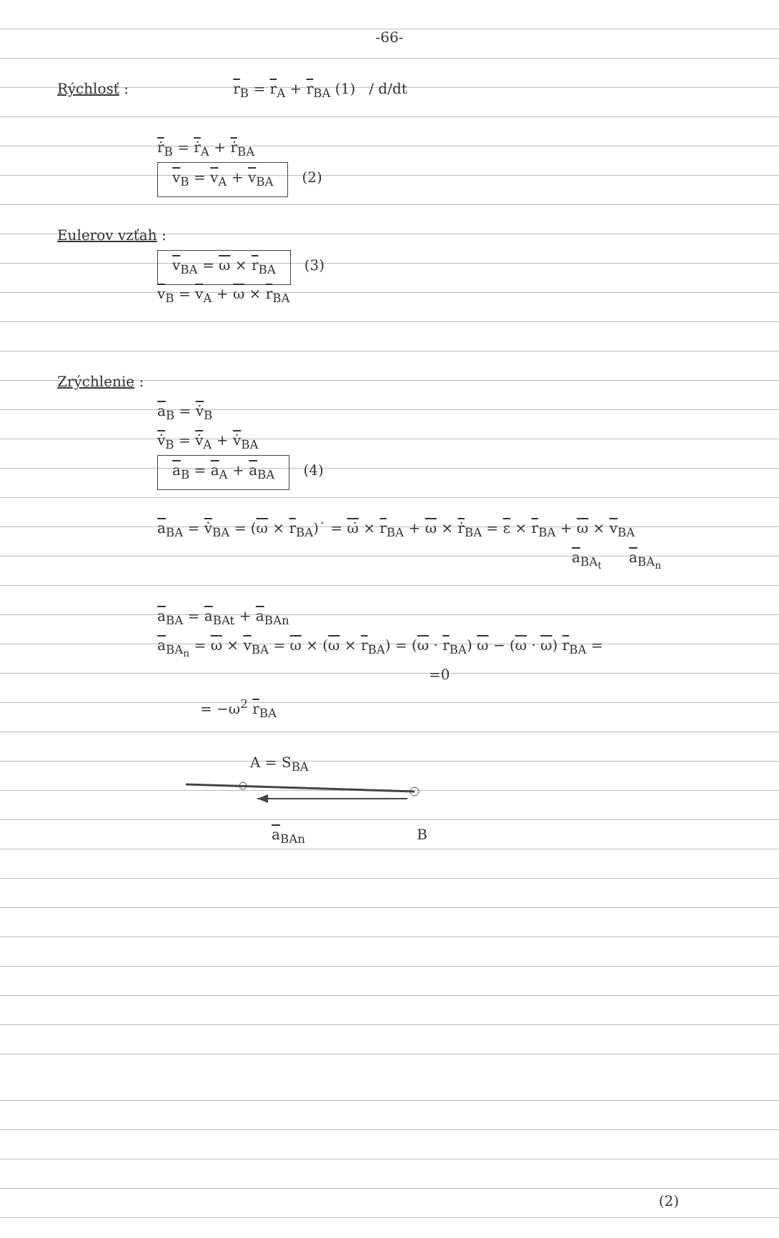-66-
Rýchlosť : r<sub>B</sub> = r<sub>A</sub> + r<sub>BA</sub> (1) / d/dt
ṙ<sub>B</sub> = ṙ<sub>A</sub> + ṙ<sub>BA</sub>
v<sub>B</sub> = v<sub>A</sub> + v<sub>BA</sub> (2)
Eulerov vzťah :
v<sub>BA</sub> = ω × r<sub>BA</sub> (3)
v<sub>B</sub> = v<sub>A</sub> + ω × r<sub>BA</sub>
Zrýchlenie :
a<sub>B</sub> = v̇<sub>B</sub>
v̇<sub>B</sub> = v̇<sub>A</sub> + v̇<sub>BA</sub>
a<sub>B</sub> = a<sub>A</sub> + a<sub>BA</sub> (4)
a<sub>BA</sub> = v̇<sub>BA</sub> = (ω × r<sub>BA</sub>)˙ = ω̇ × r<sub>BA</sub> + ω × ṙ<sub>BA</sub> = ε × r<sub>BA</sub> + ω × v<sub>BA</sub>
a<sub>BA<sub>t</sub></sub> a<sub>BA<sub>n</sub></sub>
a<sub>BA</sub> = a<sub>BAt</sub> + a<sub>BAn</sub>
a<sub>BA<sub>n</sub></sub> = ω × v<sub>BA</sub> = ω × (ω × r<sub>BA</sub>) = (ω · r<sub>BA</sub>) ω − (ω · ω) r<sub>BA</sub> =
=0
= −ω<sup>2</sup> r<sub>BA</sub>
A = S<sub>BA</sub>
a<sub>BAn</sub> B
(2)